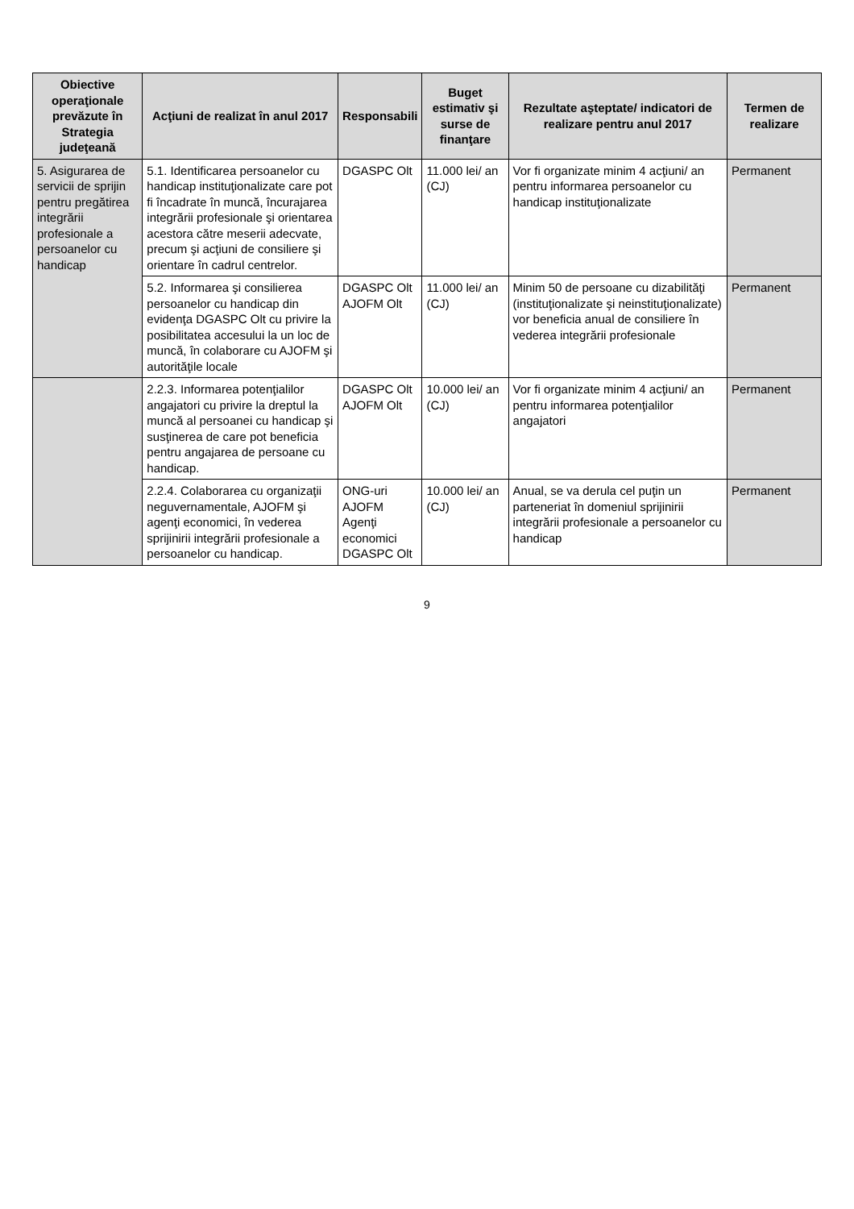| Obiective operaţionale prevăzute în Strategia judeţeană | Acţiuni de realizat în anul 2017 | Responsabili | Buget estimativ şi surse de finanţare | Rezultate aşteptate/ indicatori de realizare pentru anul 2017 | Termen de realizare |
| --- | --- | --- | --- | --- | --- |
| 5. Asigurarea de servicii de sprijin pentru pregătirea integrării profesionale a persoanelor cu handicap | 5.1. Identificarea persoanelor cu handicap instituţionalizate care pot fi încadrate în muncă, încurajarea integrării profesionale şi orientarea acestora către meserii adecvate, precum şi acţiuni de consiliere şi orientare în cadrul centrelor. | DGASPC Olt | 11.000 lei/ an (CJ) | Vor fi organizate minim 4 acţiuni/ an pentru informarea persoanelor cu handicap instituţionalizate | Permanent |
| | 5.2. Informarea şi consilierea persoanelor cu handicap din evidenţa DGASPC Olt cu privire la posibilitatea accesului la un loc de muncă, în colaborare cu AJOFM şi autorităţile locale | DGASPC Olt AJOFM Olt | 11.000 lei/ an (CJ) | Minim 50 de persoane cu dizabilităţi (instituţionalizate şi neinstituţionalizate) vor beneficia anual de consiliere în vederea integrării profesionale | Permanent |
| | 2.2.3. Informarea potenţialilor angajatori cu privire la dreptul la muncă al persoanei cu handicap şi susţinerea de care pot beneficia pentru angajarea de persoane cu handicap. | DGASPC Olt AJOFM Olt | 10.000 lei/ an (CJ) | Vor fi organizate minim 4 acţiuni/ an pentru informarea potenţialilor angajatori | Permanent |
| | 2.2.4. Colaborarea cu organizaţii neguvernamentale, AJOFM şi agenţi economici, în vederea sprijinirii integrării profesionale a persoanelor cu handicap. | ONG-uri AJOFM Agenţi economici DGASPC Olt | 10.000 lei/ an (CJ) | Anual, se va derula cel puţin un parteneriat în domeniul sprijinirii integrării profesionale a persoanelor cu handicap | Permanent |
9